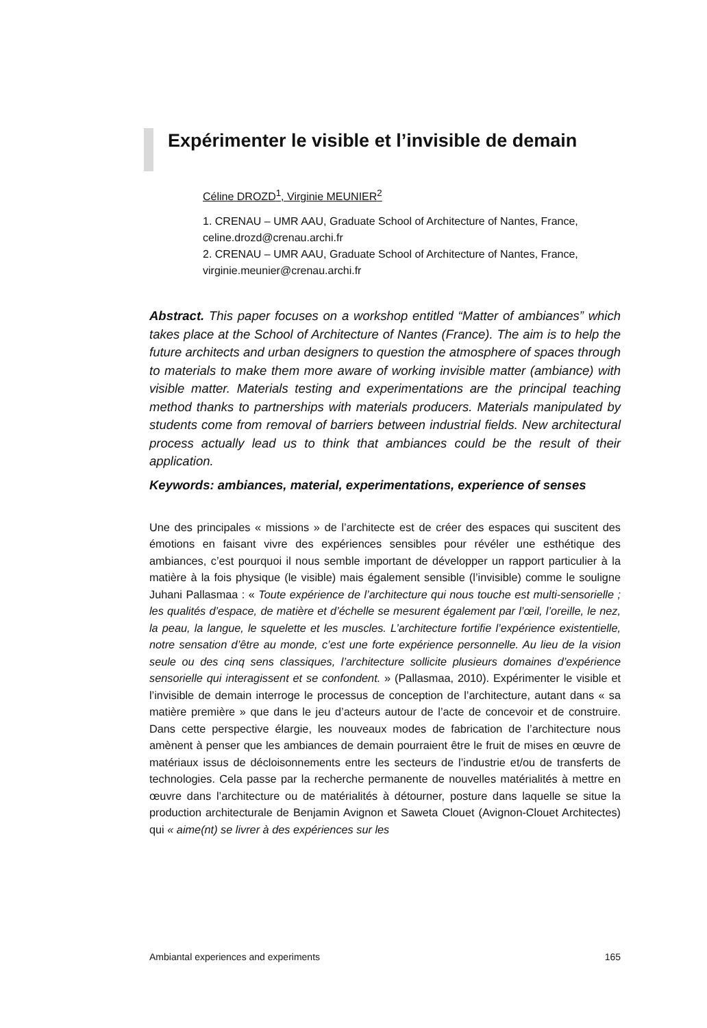Expérimenter le visible et l’invisible de demain
Céline DROZD<sup>1</sup>, Virginie MEUNIER<sup>2</sup>
1. CRENAU – UMR AAU, Graduate School of Architecture of Nantes, France, celine.drozd@crenau.archi.fr
2. CRENAU – UMR AAU, Graduate School of Architecture of Nantes, France, virginie.meunier@crenau.archi.fr
Abstract. This paper focuses on a workshop entitled “Matter of ambiances” which takes place at the School of Architecture of Nantes (France). The aim is to help the future architects and urban designers to question the atmosphere of spaces through to materials to make them more aware of working invisible matter (ambiance) with visible matter. Materials testing and experimentations are the principal teaching method thanks to partnerships with materials producers. Materials manipulated by students come from removal of barriers between industrial fields. New architectural process actually lead us to think that ambiances could be the result of their application.
Keywords: ambiances, material, experimentations, experience of senses
Une des principales « missions » de l’architecte est de créer des espaces qui suscitent des émotions en faisant vivre des expériences sensibles pour révéler une esthétique des ambiances, c’est pourquoi il nous semble important de développer un rapport particulier à la matière à la fois physique (le visible) mais également sensible (l’invisible) comme le souligne Juhani Pallasmaa : « Toute expérience de l’architecture qui nous touche est multi-sensorielle ; les qualités d’espace, de matière et d’échelle se mesurent également par l’œil, l’oreille, le nez, la peau, la langue, le squelette et les muscles. L’architecture fortifie l’expérience existentielle, notre sensation d’être au monde, c’est une forte expérience personnelle. Au lieu de la vision seule ou des cinq sens classiques, l’architecture sollicite plusieurs domaines d’expérience sensorielle qui interagissent et se confondent. » (Pallasmaa, 2010). Expérimenter le visible et l’invisible de demain interroge le processus de conception de l’architecture, autant dans « sa matière première » que dans le jeu d’acteurs autour de l’acte de concevoir et de construire. Dans cette perspective élargie, les nouveaux modes de fabrication de l’architecture nous amènent à penser que les ambiances de demain pourraient être le fruit de mises en œuvre de matériaux issus de décloisonnements entre les secteurs de l’industrie et/ou de transferts de technologies. Cela passe par la recherche permanente de nouvelles matérialités à mettre en œuvre dans l’architecture ou de matérialités à détourner, posture dans laquelle se situe la production architecturale de Benjamin Avignon et Saweta Clouet (Avignon-Clouet Architectes) qui « aime(nt) se livrer à des expériences sur les
Ambiantal experiences and experiments 165